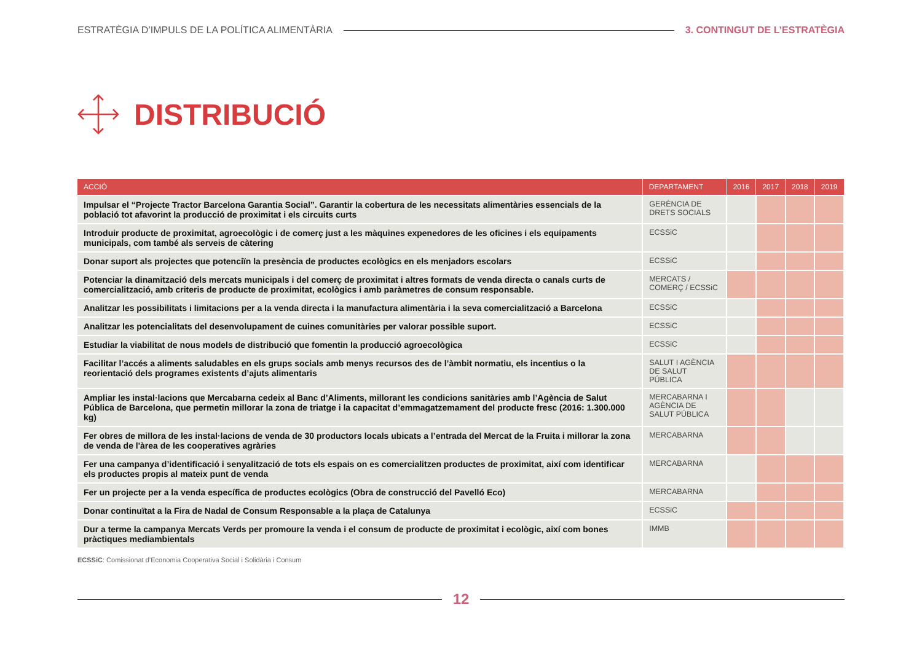ESTRATÈGIA D’IMPULS DE LA POLÍTICA ALIMENTÀRIA
3. CONTINGUT DE L’ESTRATÈGIA
DISTRIBUCIÓ
| ACCIÓ | DEPARTAMENT | 2016 | 2017 | 2018 | 2019 |
| --- | --- | --- | --- | --- | --- |
| Impulsar el “Projecte Tractor Barcelona Garantia Social”. Garantir la cobertura de les necessitats alimentàries essencials de la població tot afavorint la producció de proximitat i els circuits curts | GERÈNCIA DE DRETS SOCIALS | | | | |
| Introduir producte de proximitat, agroecològic i de comerç just a les màquines expenedores de les oficines i els equipaments municipals, com també als serveis de càtering | ECSSiC | | | | |
| Donar suport als projectes que potenciïn la presència de productes ecològics en els menjadors escolars | ECSSiC | | | | |
| Potenciar la dinamització dels mercats municipals i del comerç de proximitat i altres formats de venda directa o canals curts de comercialització, amb criteris de producte de proximitat, ecològics i amb paràmetres de consum responsable. | MERCATS / COMERÇ / ECSSiC | | | | |
| Analitzar les possibilitats i limitacions per a la venda directa i la manufactura alimentària i la seva comercialització a Barcelona | ECSSiC | | | | |
| Analitzar les potencialitats del desenvolupament de cuines comunitàries per valorar possible suport. | ECSSiC | | | | |
| Estudiar la viabilitat de nous models de distribució que fomentin la producció agroecològica | ECSSiC | | | | |
| Facilitar l’accés a aliments saludables en els grups socials amb menys recursos des de l’àmbit normatiu, els incentius o la reorientació dels programes existents d’ajuts alimentaris | SALUT I AGÈNCIA DE SALUT PÚBLICA | | | | |
| Ampliar les instal·lacions que Mercabarna cedeix al Banc d’Aliments, millorant les condicions sanitàries amb l’Agència de Salut Pública de Barcelona, que permetin millorar la zona de triatge i la capacitat d’emmagatzemament del producte fresc (2016: 1.300.000 kg) | MERCABARNA I AGÈNCIA DE SALUT PÚBLICA | | | | |
| Fer obres de millora de les instal·lacions de venda de 30 productors locals ubicats a l’entrada del Mercat de la Fruita i millorar la zona de venda de l'àrea de les cooperatives agràries | MERCABARNA | | | | |
| Fer una campanya d’identificació i senyalització de tots els espais on es comercialitzen productes de proximitat, així com identificar els productes propis al mateix punt de venda | MERCABARNA | | | | |
| Fer un projecte per a la venda específica de productes ecològics (Obra de construcció del Pavelló Eco) | MERCABARNA | | | | |
| Donar continuïtat a la Fira de Nadal de Consum Responsable a la plaça de Catalunya | ECSSiC | | | | |
| Dur a terme la campanya Mercats Verds per promoure la venda i el consum de producte de proximitat i ecològic, així com bones pràctiques mediambientals | IMMB | | | | |
ECSSiC: Comissionat d’Economia Cooperativa Social i Solidària i Consum
12